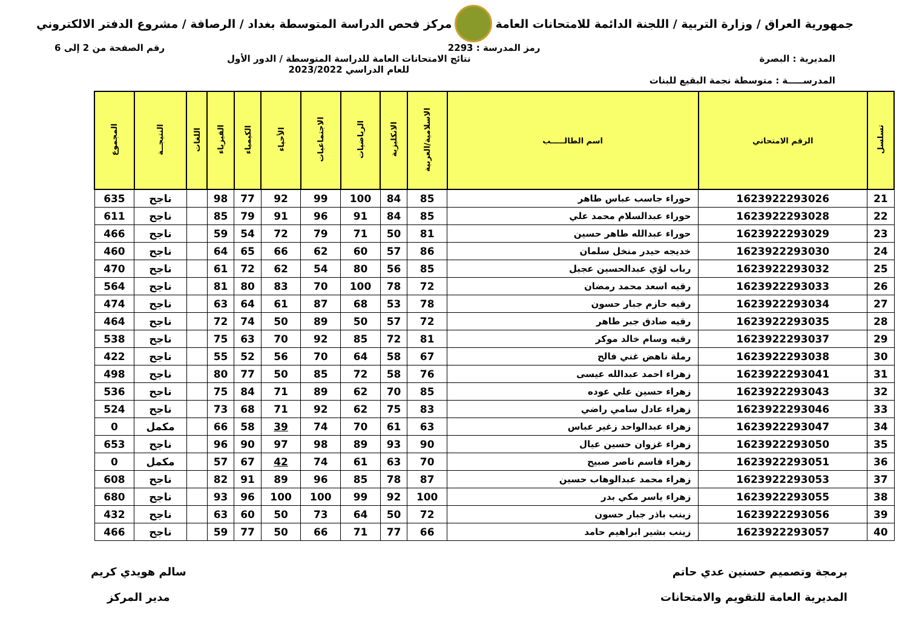جمهورية العراق / وزارة التربية / اللجنة الدائمة للامتحانات العامة
مركز فحص الدراسة المتوسطة بغداد / الرصافة / مشروع الدفتر الالكتروني
رمز المدرسة : 2293 رقم الصفحة من 2 إلى 6
المديرية : البصرة
المدرســـــة : متوسطة نجمة البقيع للبنات
نتائج الامتحانات العامة للدراسة المتوسطة / الدور الأول
للعام الدراسي 2023/2022
| تسلسل | الرقم الامتحاني | اسم الطالـــــب | الاسلامية/العربية | الانكليزية | الرياضيات | الاجتماعيات | الأحياء | الكيمياء | الفيزياء | اللغات | النتيجــة | المجموع |
| --- | --- | --- | --- | --- | --- | --- | --- | --- | --- | --- | --- | --- |
| 21 | 1623922293026 | حوراء جاسب عباس طاهر | 85 | 84 | 100 | 99 | 92 | 77 | 98 | | ناجح | 635 |
| 22 | 1623922293028 | حوراء عبدالسلام محمد علي | 85 | 84 | 91 | 96 | 91 | 79 | 85 | | ناجح | 611 |
| 23 | 1623922293029 | حوراء عبدالله طاهر حسين | 81 | 50 | 71 | 79 | 72 | 54 | 59 | | ناجح | 466 |
| 24 | 1623922293030 | خديجه حيدر منخل سلمان | 86 | 57 | 60 | 62 | 66 | 65 | 64 | | ناجح | 460 |
| 25 | 1623922293032 | رباب لؤي عبدالحسين عجيل | 85 | 56 | 80 | 54 | 62 | 72 | 61 | | ناجح | 470 |
| 26 | 1623922293033 | رقيه اسعد محمد رمضان | 72 | 78 | 100 | 70 | 83 | 80 | 81 | | ناجح | 564 |
| 27 | 1623922293034 | رقيه حازم جبار حسون | 78 | 53 | 68 | 87 | 61 | 64 | 63 | | ناجح | 474 |
| 28 | 1623922293035 | رقيه صادق جبر طاهر | 72 | 57 | 50 | 89 | 50 | 74 | 72 | | ناجح | 464 |
| 29 | 1623922293037 | رقيه وسام خالد موكر | 81 | 72 | 85 | 92 | 70 | 63 | 75 | | ناجح | 538 |
| 30 | 1623922293038 | رملة ناهض غني فالح | 67 | 58 | 64 | 70 | 56 | 52 | 55 | | ناجح | 422 |
| 31 | 1623922293041 | زهراء احمد عبدالله عيسى | 76 | 58 | 72 | 85 | 50 | 77 | 80 | | ناجح | 498 |
| 32 | 1623922293043 | زهراء حسين علي عوده | 85 | 70 | 62 | 89 | 71 | 84 | 75 | | ناجح | 536 |
| 33 | 1623922293046 | زهراء عادل سامي راضي | 83 | 75 | 62 | 92 | 71 | 68 | 73 | | ناجح | 524 |
| 34 | 1623922293047 | زهراء عبدالواحد زغير عباس | 63 | 61 | 70 | 74 | 39 | 58 | 66 | | مكمل | 0 |
| 35 | 1623922293050 | زهراء غزوان حسين عيال | 90 | 93 | 89 | 98 | 97 | 90 | 96 | | ناجح | 653 |
| 36 | 1623922293051 | زهراء قاسم ناصر صبيح | 70 | 63 | 61 | 74 | 42 | 67 | 57 | | مكمل | 0 |
| 37 | 1623922293053 | زهراء محمد عبدالوهاب حسين | 87 | 78 | 85 | 96 | 89 | 91 | 82 | | ناجح | 608 |
| 38 | 1623922293055 | زهراء ياسر مكي بدر | 100 | 92 | 99 | 100 | 100 | 96 | 93 | | ناجح | 680 |
| 39 | 1623922293056 | زينب باذر جبار حسون | 72 | 50 | 64 | 73 | 50 | 60 | 63 | | ناجح | 432 |
| 40 | 1623922293057 | زينب بشير ابراهيم حامد | 66 | 77 | 71 | 66 | 50 | 77 | 59 | | ناجح | 466 |
برمجة وتصميم حسنين عدي حاتم
المديرية العامة للتقويم والامتحانات
سالم هويدي كريم
مدير المركز